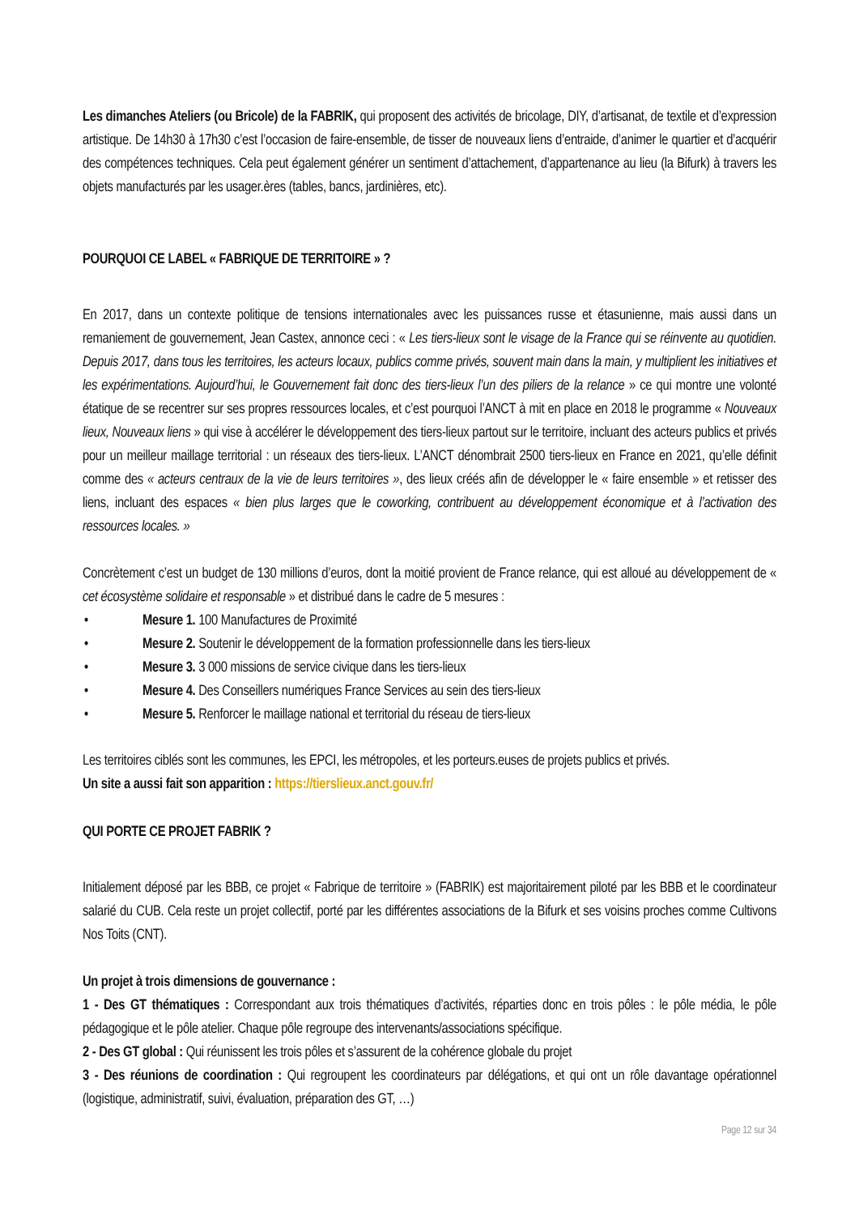Les dimanches Ateliers (ou Bricole) de la FABRIK, qui proposent des activités de bricolage, DIY, d’artisanat, de textile et d’expression artistique. De 14h30 à 17h30 c’est l’occasion de faire-ensemble, de tisser de nouveaux liens d’entraide, d’animer le quartier et d’acquérir des compétences techniques. Cela peut également générer un sentiment d’attachement, d’appartenance au lieu (la Bifurk) à travers les objets manufacturés par les usager.ères (tables, bancs, jardinières, etc).
POURQUOI CE LABEL « FABRIQUE DE TERRITOIRE » ?
En 2017, dans un contexte politique de tensions internationales avec les puissances russe et étasunienne, mais aussi dans un remaniement de gouvernement, Jean Castex, annonce ceci : « Les tiers-lieux sont le visage de la France qui se réinvente au quotidien. Depuis 2017, dans tous les territoires, les acteurs locaux, publics comme privés, souvent main dans la main, y multiplient les initiatives et les expérimentations. Aujourd’hui, le Gouvernement fait donc des tiers-lieux l’un des piliers de la relance » ce qui montre une volonté étatique de se recentrer sur ses propres ressources locales, et c’est pourquoi l’ANCT à mit en place en 2018 le programme « Nouveaux lieux, Nouveaux liens » qui vise à accélérer le développement des tiers-lieux partout sur le territoire, incluant des acteurs publics et privés pour un meilleur maillage territorial : un réseaux des tiers-lieux. L’ANCT dénombrait 2500 tiers-lieux en France en 2021, qu’elle définit comme des « acteurs centraux de la vie de leurs territoires », des lieux créés afin de développer le « faire ensemble » et retisser des liens, incluant des espaces « bien plus larges que le coworking, contribuent au développement économique et à l’activation des ressources locales. »
Concrètement c’est un budget de 130 millions d’euros, dont la moitié provient de France relance, qui est alloué au développement de « cet écosystème solidaire et responsable » et distribué dans le cadre de 5 mesures :
• Mesure 1. 100 Manufactures de Proximité
• Mesure 2. Soutenir le développement de la formation professionnelle dans les tiers-lieux
• Mesure 3. 3 000 missions de service civique dans les tiers-lieux
• Mesure 4. Des Conseillers numériques France Services au sein des tiers-lieux
• Mesure 5. Renforcer le maillage national et territorial du réseau de tiers-lieux
Les territoires ciblés sont les communes, les EPCI, les métropoles, et les porteurs.euses de projets publics et privés.
Un site a aussi fait son apparition : https://tierslieux.anct.gouv.fr/
QUI PORTE CE PROJET FABRIK ?
Initialement déposé par les BBB, ce projet « Fabrique de territoire » (FABRIK) est majoritairement piloté par les BBB et le coordinateur salarié du CUB. Cela reste un projet collectif, porté par les différentes associations de la Bifurk et ses voisins proches comme Cultivons Nos Toits (CNT).
Un projet à trois dimensions de gouvernance :
1 - Des GT thématiques : Correspondant aux trois thématiques d’activités, réparties donc en trois pôles : le pôle média, le pôle pédagogique et le pôle atelier. Chaque pôle regroupe des intervenants/associations spécifique.
2 - Des GT global : Qui réunissent les trois pôles et s’assurent de la cohérence globale du projet
3 - Des réunions de coordination : Qui regroupent les coordinateurs par délégations, et qui ont un rôle davantage opérationnel (logistique, administratif, suivi, évaluation, préparation des GT, …)
Page 12 sur 34